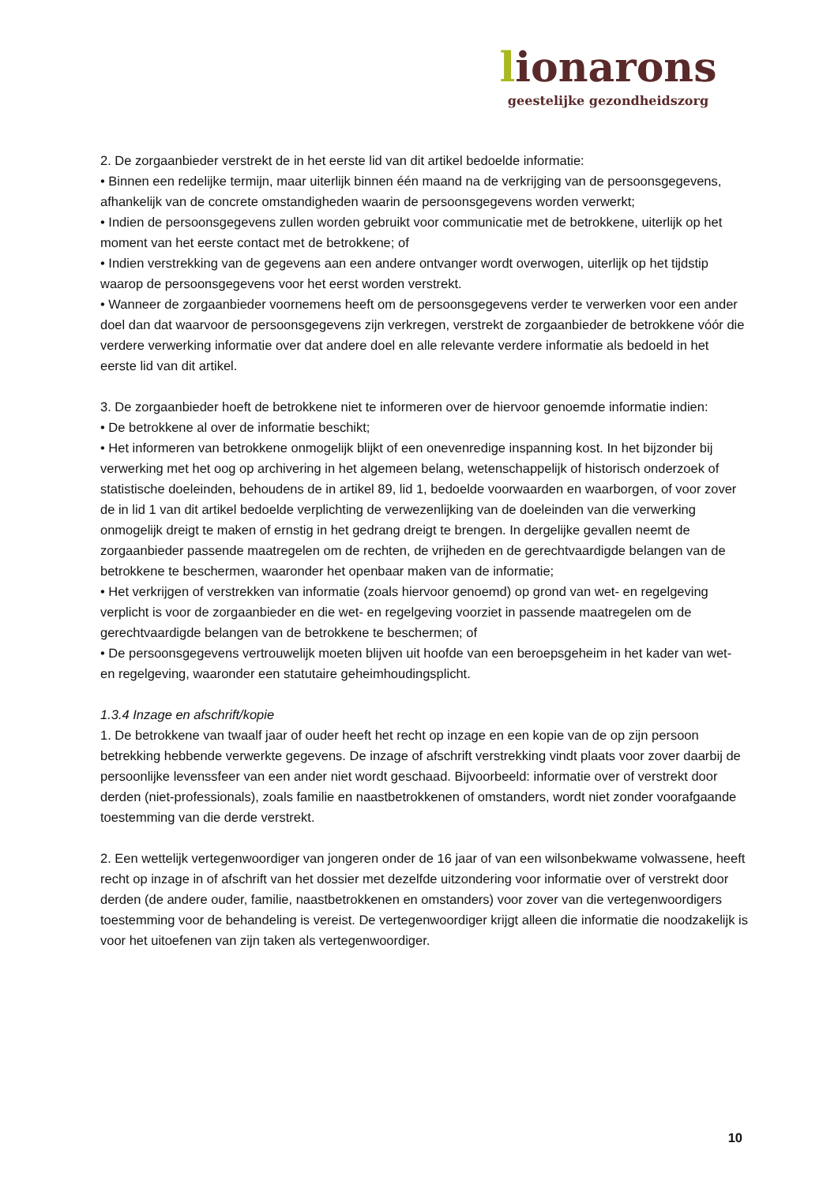lionarons
geestelijke gezondheidszorg
2. De zorgaanbieder verstrekt de in het eerste lid van dit artikel bedoelde informatie:
• Binnen een redelijke termijn, maar uiterlijk binnen één maand na de verkrijging van de persoonsgegevens, afhankelijk van de concrete omstandigheden waarin de persoonsgegevens worden verwerkt;
• Indien de persoonsgegevens zullen worden gebruikt voor communicatie met de betrokkene, uiterlijk op het moment van het eerste contact met de betrokkene; of
• Indien verstrekking van de gegevens aan een andere ontvanger wordt overwogen, uiterlijk op het tijdstip waarop de persoonsgegevens voor het eerst worden verstrekt.
• Wanneer de zorgaanbieder voornemens heeft om de persoonsgegevens verder te verwerken voor een ander doel dan dat waarvoor de persoonsgegevens zijn verkregen, verstrekt de zorgaanbieder de betrokkene vóór die verdere verwerking informatie over dat andere doel en alle relevante verdere informatie als bedoeld in het eerste lid van dit artikel.
3. De zorgaanbieder hoeft de betrokkene niet te informeren over de hiervoor genoemde informatie indien:
• De betrokkene al over de informatie beschikt;
• Het informeren van betrokkene onmogelijk blijkt of een onevenredige inspanning kost. In het bijzonder bij verwerking met het oog op archivering in het algemeen belang, wetenschappelijk of historisch onderzoek of statistische doeleinden, behoudens de in artikel 89, lid 1, bedoelde voorwaarden en waarborgen, of voor zover de in lid 1 van dit artikel bedoelde verplichting de verwezenlijking van de doeleinden van die verwerking onmogelijk dreigt te maken of ernstig in het gedrang dreigt te brengen. In dergelijke gevallen neemt de zorgaanbieder passende maatregelen om de rechten, de vrijheden en de gerechtvaardigde belangen van de betrokkene te beschermen, waaronder het openbaar maken van de informatie;
• Het verkrijgen of verstrekken van informatie (zoals hiervoor genoemd) op grond van wet- en regelgeving verplicht is voor de zorgaanbieder en die wet- en regelgeving voorziet in passende maatregelen om de gerechtvaardigde belangen van de betrokkene te beschermen; of
• De persoonsgegevens vertrouwelijk moeten blijven uit hoofde van een beroepsgeheim in het kader van wet- en regelgeving, waaronder een statutaire geheimhoudingsplicht.
1.3.4 Inzage en afschrift/kopie
1. De betrokkene van twaalf jaar of ouder heeft het recht op inzage en een kopie van de op zijn persoon betrekking hebbende verwerkte gegevens. De inzage of afschrift verstrekking vindt plaats voor zover daarbij de persoonlijke levenssfeer van een ander niet wordt geschaad. Bijvoorbeeld: informatie over of verstrekt door derden (niet-professionals), zoals familie en naastbetrokkenen of omstanders, wordt niet zonder voorafgaande toestemming van die derde verstrekt.
2. Een wettelijk vertegenwoordiger van jongeren onder de 16 jaar of van een wilsonbekwame volwassene, heeft recht op inzage in of afschrift van het dossier met dezelfde uitzondering voor informatie over of verstrekt door derden (de andere ouder, familie, naastbetrokkenen en omstanders) voor zover van die vertegenwoordigers toestemming voor de behandeling is vereist. De vertegenwoordiger krijgt alleen die informatie die noodzakelijk is voor het uitoefenen van zijn taken als vertegenwoordiger.
10